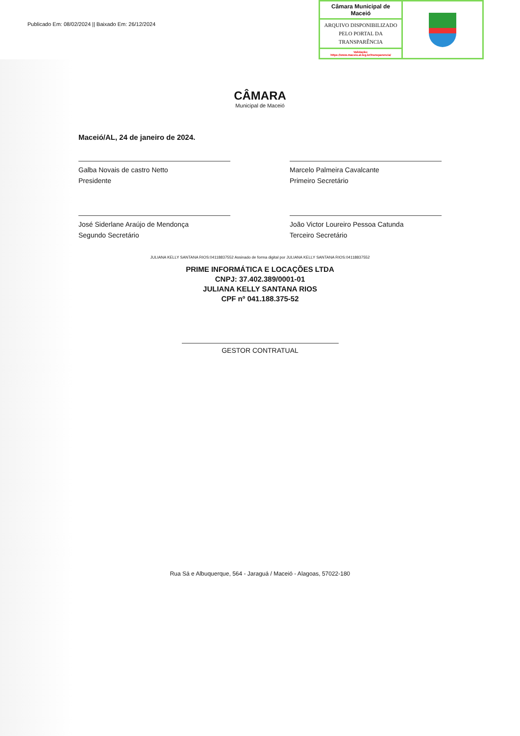Publicado Em: 08/02/2024 || Baixado Em: 26/12/2024
| Câmara Municipal de Maceió | |
| ARQUIVO DISPONIBILIZADO PELO PORTAL DA TRANSPARÊNCIA | |
| Validação: https://www.maceio.al.leg.br/transparencia/ | |
CÂMARA
Municipal de Maceió
Maceió/AL, 24 de janeiro de 2024.
Galba Novais de castro Netto
Presidente
Marcelo Palmeira Cavalcante
Primeiro Secretário
José Siderlane Araújo de Mendonça
Segundo Secretário
João Victor Loureiro Pessoa Catunda
Terceiro Secretário
JULIANA KELLY SANTANA RIOS:04118837552 Assinado de forma digital por JULIANA KELLY SANTANA RIOS:04118837552
PRIME INFORMÁTICA E LOCAÇÕES LTDA
CNPJ: 37.402.389/0001-01
JULIANA KELLY SANTANA RIOS
CPF nº 041.188.375-52
GESTOR CONTRATUAL
Rua Sá e Albuquerque, 564 - Jaraguá / Maceió - Alagoas, 57022-180